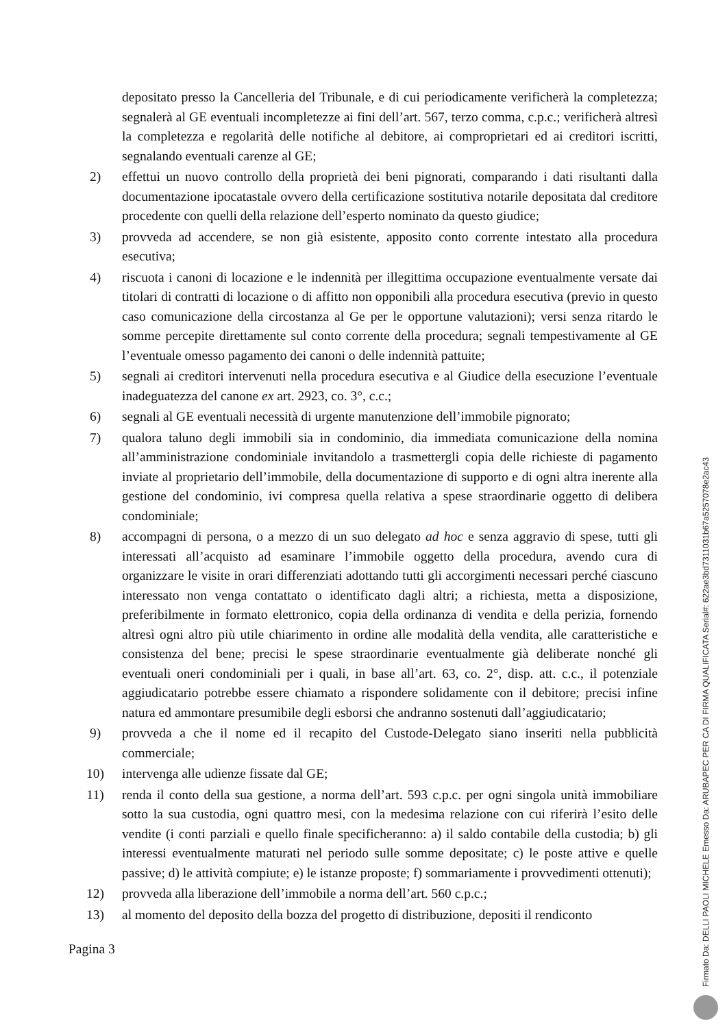depositato presso la Cancelleria del Tribunale, e di cui periodicamente verificherà la completezza; segnalerà al GE eventuali incompletezze ai fini dell’art. 567, terzo comma, c.p.c.; verificherà altresì la completezza e regolarità delle notifiche al debitore, ai comproprietari ed ai creditori iscritti, segnalando eventuali carenze al GE;
2) effettui un nuovo controllo della proprietà dei beni pignorati, comparando i dati risultanti dalla documentazione ipocatastale ovvero della certificazione sostitutiva notarile depositata dal creditore procedente con quelli della relazione dell’esperto nominato da questo giudice;
3) provveda ad accendere, se non già esistente, apposito conto corrente intestato alla procedura esecutiva;
4) riscuota i canoni di locazione e le indennità per illegittima occupazione eventualmente versate dai titolari di contratti di locazione o di affitto non opponibili alla procedura esecutiva (previo in questo caso comunicazione della circostanza al Ge per le opportune valutazioni); versi senza ritardo le somme percepite direttamente sul conto corrente della procedura; segnali tempestivamente al GE l’eventuale omesso pagamento dei canoni o delle indennità pattuite;
5) segnali ai creditori intervenuti nella procedura esecutiva e al Giudice della esecuzione l’eventuale inadeguatezza del canone ex art. 2923, co. 3°, c.c.;
6) segnali al GE eventuali necessità di urgente manutenzione dell’immobile pignorato;
7) qualora taluno degli immobili sia in condominio, dia immediata comunicazione della nomina all’amministrazione condominiale invitandolo a trasmettergli copia delle richieste di pagamento inviate al proprietario dell’immobile, della documentazione di supporto e di ogni altra inerente alla gestione del condominio, ivi compresa quella relativa a spese straordinarie oggetto di delibera condominiale;
8) accompagni di persona, o a mezzo di un suo delegato ad hoc e senza aggravio di spese, tutti gli interessati all’acquisto ad esaminare l’immobile oggetto della procedura, avendo cura di organizzare le visite in orari differenziati adottando tutti gli accorgimenti necessari perché ciascuno interessato non venga contattato o identificato dagli altri; a richiesta, metta a disposizione, preferibilmente in formato elettronico, copia della ordinanza di vendita e della perizia, fornendo altresì ogni altro più utile chiarimento in ordine alle modalità della vendita, alle caratteristiche e consistenza del bene; precisi le spese straordinarie eventualmente già deliberate nonché gli eventuali oneri condominiali per i quali, in base all’art. 63, co. 2°, disp. att. c.c., il potenziale aggiudicatario potrebbe essere chiamato a rispondere solidamente con il debitore; precisi infine natura ed ammontare presumibile degli esborsi che andranno sostenuti dall’aggiudicatario;
9) provveda a che il nome ed il recapito del Custode-Delegato siano inseriti nella pubblicità commerciale;
10) intervenga alle udienze fissate dal GE;
11) renda il conto della sua gestione, a norma dell’art. 593 c.p.c. per ogni singola unità immobiliare sotto la sua custodia, ogni quattro mesi, con la medesima relazione con cui riferirà l’esito delle vendite (i conti parziali e quello finale specificheranno: a) il saldo contabile della custodia; b) gli interessi eventualmente maturati nel periodo sulle somme depositate; c) le poste attive e quelle passive; d) le attività compiute; e) le istanze proposte; f) sommariamente i provvedimenti ottenuti);
12) provveda alla liberazione dell’immobile a norma dell’art. 560 c.p.c.;
13) al momento del deposito della bozza del progetto di distribuzione, depositi il rendiconto
Pagina 3
Firmato Da: DELLI PAOLI MICHELE Emesso Da: ARUBAPEC PER CA DI FIRMA QUALIFICATA Serial#: 622ae3bd7311031b67a5257078e2ac43